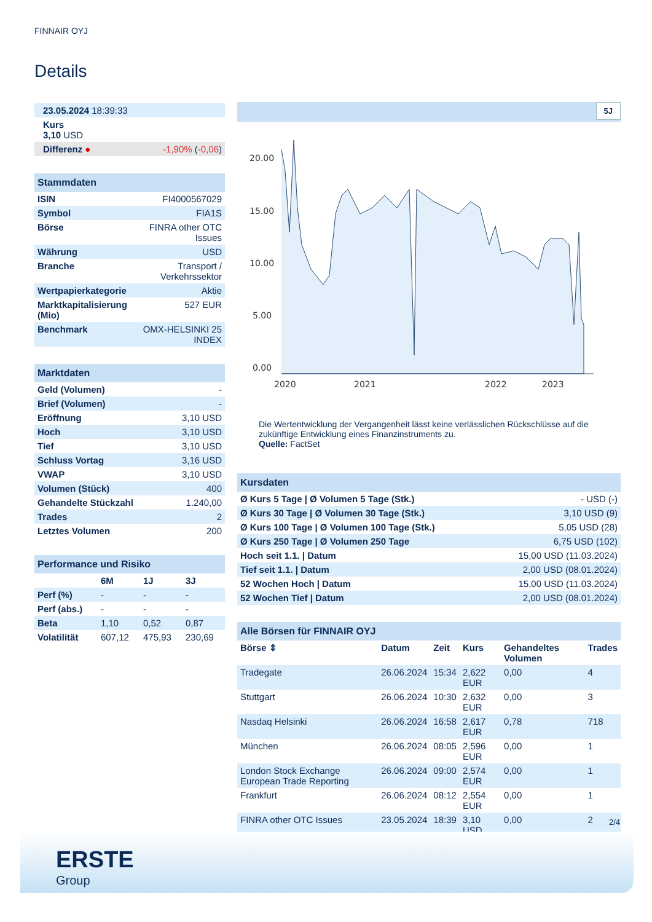FINNAIR OYJ
Details
| 23.05.2024 18:39:33 | |
| Kurs 3,10 USD | |
| Differenz ● | -1,90% ( -0,06 ) |
| Stammdaten | |
| ISIN | FI4000567029 |
| Symbol | FIA1S |
| Börse | FINRA other OTC Issues |
| Währung | USD |
| Branche | Transport / Verkehrssektor |
| Wertpapierkategorie | Aktie |
| Marktkapitalisierung (Mio) | 527 EUR |
| Benchmark | OMX-HELSINKI 25 INDEX |
| Marktdaten | |
| Geld (Volumen) | - |
| Brief (Volumen) | - |
| Eröffnung | 3,10 USD |
| Hoch | 3,10 USD |
| Tief | 3,10 USD |
| Schluss Vortag | 3,16 USD |
| VWAP | 3,10 USD |
| Volumen (Stück) | 400 |
| Gehandelte Stückzahl | 1.240,00 |
| Trades | 2 |
| Letztes Volumen | 200 |
| Performance und Risiko | | | |
| | 6M | 1J | 3J |
| Perf (%) | - | - | - |
| Perf (abs.) | - | - | - |
| Beta | 1,10 | 0,52 | 0,87 |
| Volatilität | 607,12 | 475,93 | 230,69 |
5J
20.00
15.00
10.00
5.00
0.00
2020
2021
2022
2023
Die Wertentwicklung der Vergangenheit lässt keine verlässlichen Rückschlüsse auf die zukünftige Entwicklung eines Finanzinstruments zu.
Quelle: FactSet
| Kursdaten | |
| Ø Kurs 5 Tage / Ø Volumen 5 Tage (Stk.) | - USD (-) |
| Ø Kurs 30 Tage / Ø Volumen 30 Tage (Stk.) | 3,10 USD (9) |
| Ø Kurs 100 Tage / Ø Volumen 100 Tage (Stk.) | 5,05 USD (28) |
| Ø Kurs 250 Tage / Ø Volumen 250 Tage | 6,75 USD (102) |
| Hoch seit 1.1. / Datum | 15,00 USD (11.03.2024) |
| Tief seit 1.1. / Datum | 2,00 USD (08.01.2024) |
| 52 Wochen Hoch / Datum | 15,00 USD (11.03.2024) |
| 52 Wochen Tief / Datum | 2,00 USD (08.01.2024) |
| Alle Börsen für FINNAIR OYJ | | | | | |
| Börse ⇕ | Datum | Zeit | Kurs | Gehandeltes Volumen | Trades |
| Tradegate | 26.06.2024 | 15:34 | 2,622 EUR | 0,00 | 4 |
| Stuttgart | 26.06.2024 | 10:30 | 2,632 EUR | 0,00 | 3 |
| Nasdaq Helsinki | 26.06.2024 | 16:58 | 2,617 EUR | 0,78 | 718 |
| München | 26.06.2024 | 08:05 | 2,596 EUR | 0,00 | 1 |
| London Stock Exchange European Trade Reporting | 26.06.2024 | 09:00 | 2,574 EUR | 0,00 | 1 |
| Frankfurt | 26.06.2024 | 08:12 | 2,554 EUR | 0,00 | 1 |
| FINRA other OTC Issues | 23.05.2024 | 18:39 | 3,10 USD | 0,00 | 2 |
2/4
ERSTE
Group